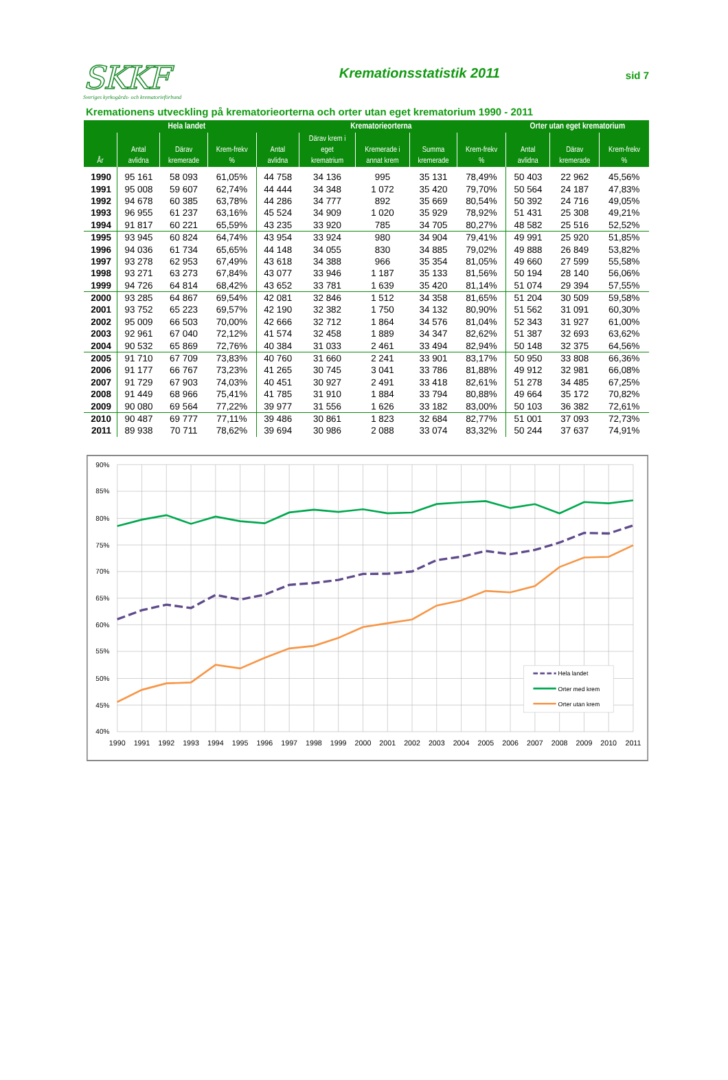SKKF
Sveriges kyrkogårds- och krematorieförbund
Kremationsstatistik 2011
sid 7
Kremationens utveckling på krematorieorterna och orter utan eget krematorium 1990 - 2011
| År | Hela landet | | | Krematorieorterna | | | | | Orter utan eget krematorium | | |
| --- | --- | --- | --- | --- | --- | --- | --- | --- | --- | --- | --- |
| | Antal avlidna | Därav kremerade | Krem-frekv % | Antal avlidna | Därav krem i eget krematrium | Kremerade i annat krem | Summa kremerade | Krem-frekv % | Antal avlidna | Därav kremerade | Krem-frekv % |
| 1990 | 95 161 | 58 093 | 61,05% | 44 758 | 34 136 | 995 | 35 131 | 78,49% | 50 403 | 22 962 | 45,56% |
| 1991 | 95 008 | 59 607 | 62,74% | 44 444 | 34 348 | 1 072 | 35 420 | 79,70% | 50 564 | 24 187 | 47,83% |
| 1992 | 94 678 | 60 385 | 63,78% | 44 286 | 34 777 | 892 | 35 669 | 80,54% | 50 392 | 24 716 | 49,05% |
| 1993 | 96 955 | 61 237 | 63,16% | 45 524 | 34 909 | 1 020 | 35 929 | 78,92% | 51 431 | 25 308 | 49,21% |
| 1994 | 91 817 | 60 221 | 65,59% | 43 235 | 33 920 | 785 | 34 705 | 80,27% | 48 582 | 25 516 | 52,52% |
| 1995 | 93 945 | 60 824 | 64,74% | 43 954 | 33 924 | 980 | 34 904 | 79,41% | 49 991 | 25 920 | 51,85% |
| 1996 | 94 036 | 61 734 | 65,65% | 44 148 | 34 055 | 830 | 34 885 | 79,02% | 49 888 | 26 849 | 53,82% |
| 1997 | 93 278 | 62 953 | 67,49% | 43 618 | 34 388 | 966 | 35 354 | 81,05% | 49 660 | 27 599 | 55,58% |
| 1998 | 93 271 | 63 273 | 67,84% | 43 077 | 33 946 | 1 187 | 35 133 | 81,56% | 50 194 | 28 140 | 56,06% |
| 1999 | 94 726 | 64 814 | 68,42% | 43 652 | 33 781 | 1 639 | 35 420 | 81,14% | 51 074 | 29 394 | 57,55% |
| 2000 | 93 285 | 64 867 | 69,54% | 42 081 | 32 846 | 1 512 | 34 358 | 81,65% | 51 204 | 30 509 | 59,58% |
| 2001 | 93 752 | 65 223 | 69,57% | 42 190 | 32 382 | 1 750 | 34 132 | 80,90% | 51 562 | 31 091 | 60,30% |
| 2002 | 95 009 | 66 503 | 70,00% | 42 666 | 32 712 | 1 864 | 34 576 | 81,04% | 52 343 | 31 927 | 61,00% |
| 2003 | 92 961 | 67 040 | 72,12% | 41 574 | 32 458 | 1 889 | 34 347 | 82,62% | 51 387 | 32 693 | 63,62% |
| 2004 | 90 532 | 65 869 | 72,76% | 40 384 | 31 033 | 2 461 | 33 494 | 82,94% | 50 148 | 32 375 | 64,56% |
| 2005 | 91 710 | 67 709 | 73,83% | 40 760 | 31 660 | 2 241 | 33 901 | 83,17% | 50 950 | 33 808 | 66,36% |
| 2006 | 91 177 | 66 767 | 73,23% | 41 265 | 30 745 | 3 041 | 33 786 | 81,88% | 49 912 | 32 981 | 66,08% |
| 2007 | 91 729 | 67 903 | 74,03% | 40 451 | 30 927 | 2 491 | 33 418 | 82,61% | 51 278 | 34 485 | 67,25% |
| 2008 | 91 449 | 68 966 | 75,41% | 41 785 | 31 910 | 1 884 | 33 794 | 80,88% | 49 664 | 35 172 | 70,82% |
| 2009 | 90 080 | 69 564 | 77,22% | 39 977 | 31 556 | 1 626 | 33 182 | 83,00% | 50 103 | 36 382 | 72,61% |
| 2010 | 90 487 | 69 777 | 77,11% | 39 486 | 30 861 | 1 823 | 32 684 | 82,77% | 51 001 | 37 093 | 72,73% |
| 2011 | 89 938 | 70 711 | 78,62% | 39 694 | 30 986 | 2 088 | 33 074 | 83,32% | 50 244 | 37 637 | 74,91% |
90%
85%
80%
75%
70%
65%
60%
55%
50%
45%
40%
1990
1991
1992
1993
1994
1995
1996
1997
1998
1999
2000
2001
2002
2003
2004
2005
2006
2007
2008
2009
2010
2011
Hela landet
Orter med krem
Orter utan krem